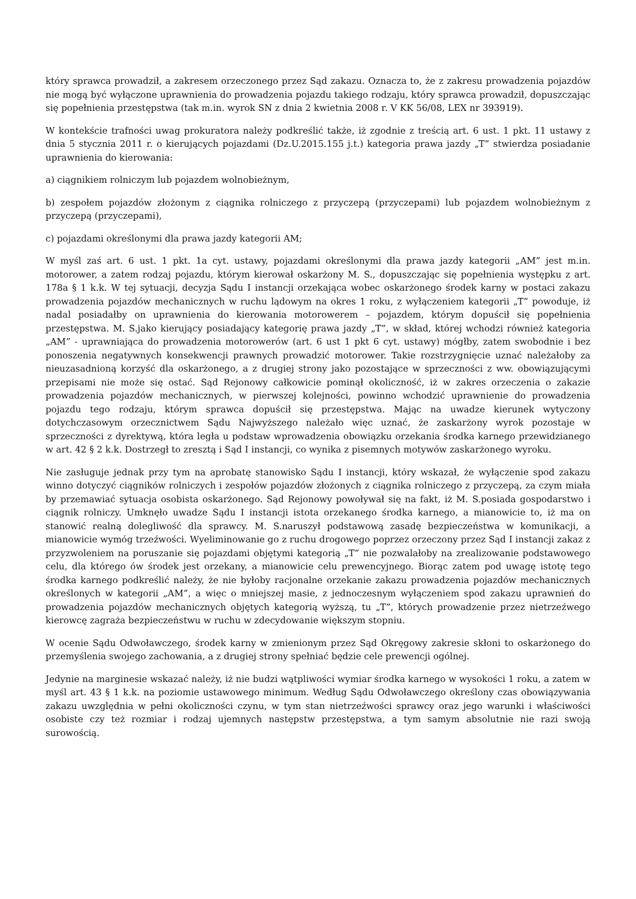który sprawca prowadził, a zakresem orzeczonego przez Sąd zakazu. Oznacza to, że z zakresu prowadzenia pojazdów nie mogą być wyłączone uprawnienia do prowadzenia pojazdu takiego rodzaju, który sprawca prowadził, dopuszczając się popełnienia przestępstwa (tak m.in. wyrok SN z dnia 2 kwietnia 2008 r. V KK 56/08, LEX nr 393919).
W kontekście trafności uwag prokuratora należy podkreślić także, iż zgodnie z treścią art. 6 ust. 1 pkt. 11 ustawy z dnia 5 stycznia 2011 r. o kierujących pojazdami (Dz.U.2015.155 j.t.) kategoria prawa jazdy „T” stwierdza posiadanie uprawnienia do kierowania:
a) ciągnikiem rolniczym lub pojazdem wolnobieżnym,
b) zespołem pojazdów złożonym z ciągnika rolniczego z przyczepą (przyczepami) lub pojazdem wolnobieżnym z przyczepą (przyczepami),
c) pojazdami określonymi dla prawa jazdy kategorii AM;
W myśl zaś art. 6 ust. 1 pkt. 1a cyt. ustawy, pojazdami określonymi dla prawa jazdy kategorii „AM” jest m.in. motorower, a zatem rodzaj pojazdu, którym kierował oskarżony M. S., dopuszczając się popełnienia występku z art. 178a § 1 k.k. W tej sytuacji, decyzja Sądu I instancji orzekająca wobec oskarżonego środek karny w postaci zakazu prowadzenia pojazdów mechanicznych w ruchu lądowym na okres 1 roku, z wyłączeniem kategorii „T” powoduje, iż nadal posiadałby on uprawnienia do kierowania motorowerem – pojazdem, którym dopuścił się popełnienia przestępstwa. M. S.jako kierujący posiadający kategorię prawa jazdy „T”, w skład, której wchodzi również kategoria „AM” - uprawniająca do prowadzenia motorowerów (art. 6 ust 1 pkt 6 cyt. ustawy) mógłby, zatem swobodnie i bez ponoszenia negatywnych konsekwencji prawnych prowadzić motorower. Takie rozstrzygnięcie uznać należałoby za nieuzasadnioną korzyść dla oskarżonego, a z drugiej strony jako pozostające w sprzeczności z ww. obowiązującymi przepisami nie może się ostać. Sąd Rejonowy całkowicie pominął okoliczność, iż w zakres orzeczenia o zakazie prowadzenia pojazdów mechanicznych, w pierwszej kolejności, powinno wchodzić uprawnienie do prowadzenia pojazdu tego rodzaju, którym sprawca dopuścił się przestępstwa. Mając na uwadze kierunek wytyczony dotychczasowym orzecznictwem Sądu Najwyższego należało więc uznać, że zaskarżony wyrok pozostaje w sprzeczności z dyrektywą, która legła u podstaw wprowadzenia obowiązku orzekania środka karnego przewidzianego w art. 42 § 2 k.k. Dostrzegł to zresztą i Sąd I instancji, co wynika z pisemnych motywów zaskarżonego wyroku.
Nie zasługuje jednak przy tym na aprobatę stanowisko Sądu I instancji, który wskazał, że wyłączenie spod zakazu winno dotyczyć ciągników rolniczych i zespołów pojazdów złożonych z ciągnika rolniczego z przyczepą, za czym miała by przemawiać sytuacja osobista oskarżonego. Sąd Rejonowy powoływał się na fakt, iż M. S.posiada gospodarstwo i ciągnik rolniczy. Umknęło uwadze Sądu I instancji istota orzekanego środka karnego, a mianowicie to, iż ma on stanowić realną dolegliwość dla sprawcy. M. S.naruszył podstawową zasadę bezpieczeństwa w komunikacji, a mianowicie wymóg trzeźwości. Wyeliminowanie go z ruchu drogowego poprzez orzeczony przez Sąd I instancji zakaz z przyzwoleniem na poruszanie się pojazdami objętymi kategorią „T” nie pozwalałoby na zrealizowanie podstawowego celu, dla którego ów środek jest orzekany, a mianowicie celu prewencyjnego. Biorąc zatem pod uwagę istotę tego środka karnego podkreślić należy, że nie byłoby racjonalne orzekanie zakazu prowadzenia pojazdów mechanicznych określonych w kategorii „AM”, a więc o mniejszej masie, z jednoczesnym wyłączeniem spod zakazu uprawnień do prowadzenia pojazdów mechanicznych objętych kategorią wyższą, tu „T”, których prowadzenie przez nietrzeźwego kierowcę zagraża bezpieczeństwu w ruchu w zdecydowanie większym stopniu.
W ocenie Sądu Odwoławczego, środek karny w zmienionym przez Sąd Okręgowy zakresie skłoni to oskarżonego do przemyślenia swojego zachowania, a z drugiej strony spełniać będzie cele prewencji ogólnej.
Jedynie na marginesie wskazać należy, iż nie budzi wątpliwości wymiar środka karnego w wysokości 1 roku, a zatem w myśl art. 43 § 1 k.k. na poziomie ustawowego minimum. Według Sądu Odwoławczego określony czas obowiązywania zakazu uwzględnia w pełni okoliczności czynu, w tym stan nietrzeźwości sprawcy oraz jego warunki i właściwości osobiste czy też rozmiar i rodzaj ujemnych następstw przestępstwa, a tym samym absolutnie nie razi swoją surowością.